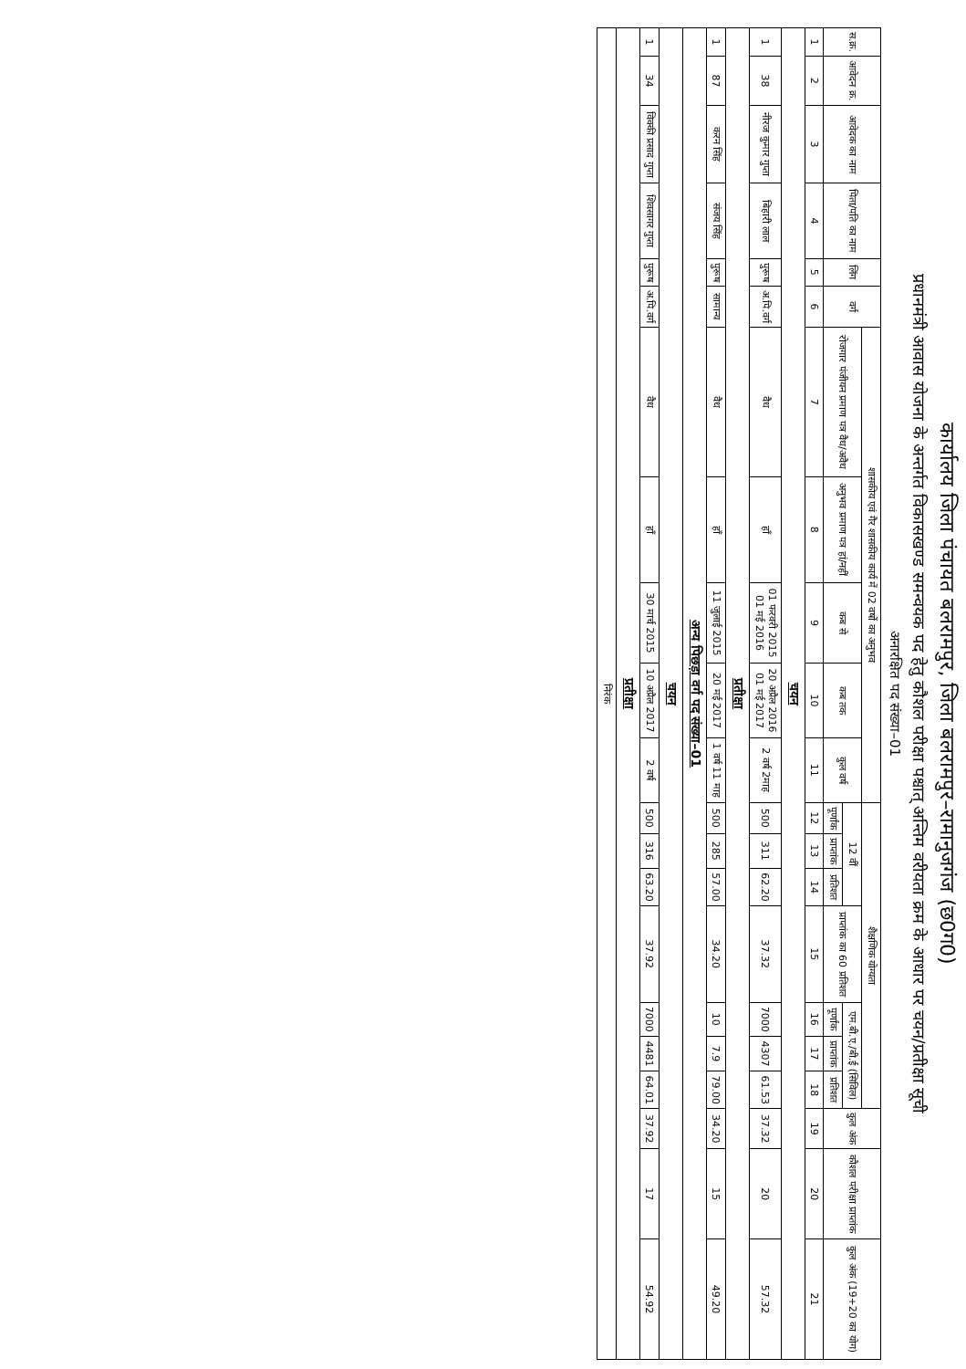कार्यालय जिला पंचायत बलरामपुर, जिला बलरामपुर–रामानुजगंज (छ0ग0)
प्रधानमंत्री आवास योजना के अन्तर्गत विकासखण्ड समन्वयक पद हेतु कौशल परीक्षा पश्चात् अन्तिम वरीयता क्रम के आधार पर चयन/प्रतीक्षा सूची
अनारक्षित पद संख्या–01
| स.क्र. | आवेदन क्र. | आवेदक का नाम | पिता/पति का नाम | लिंग | वर्ग | शासकीय एवं गैर शासकीय कार्य में 02 वर्षो का अनुभव | | | | | शैक्षणिक योग्यता | | | | | | | कुल अंक | कौशल परीक्षा प्राप्तांक | कुल अंक (19+20 का योग) |
| --- | --- | --- | --- | --- | --- | --- | --- | --- | --- | --- | --- | --- | --- | --- | --- | --- | --- | --- | --- | --- |
| | | | | | | रोजगार पंजीयन प्रमाण पत्र वैध/अवैध | अनुभव प्रमाण पत्र हां/नहीं | कब से | कब तक | कुल वर्ष | 12 वीं | | | प्राप्तांक का 60 प्रतिशत | एम.बी.ए./बी.ई (सिविल) | | | | | |
| | | | | | | | | | | | पूर्णांक | प्राप्तांक | प्रतिशत | | पूर्णांक | प्राप्तांक | प्रतिशत | | | |
| 1 | 2 | 3 | 4 | 5 | 6 | 7 | 8 | 9 | 10 | 11 | 12 | 13 | 14 | 15 | 16 | 17 | 18 | 19 | 20 | 21 |
| चयन | | | | | | | | | | | | | | | | | | | | |
| 1 | 38 | नीरज कुमार गुप्ता | बिहारी लाल | पुरूष | अ.पि.वर्ग | वैध | हाँ | 01 फरवरी 2015 01 मई 2016 | 20 अप्रैल 2016 01 मई 2017 | 2 वर्ष 2माह | 500 | 311 | 62.20 | 37.32 | 7000 | 4307 | 61.53 | 37.32 | 20 | 57.32 |
| प्रतीक्षा | | | | | | | | | | | | | | | | | | | | |
| 1 | 87 | करन सिंह | संजय सिंह | पुरूष | सामान्य | वैध | हाँ | 11 जुलाई 2015 | 20 मई 2017 | 1 वर्ष 11 माह | 500 | 285 | 57.00 | 34.20 | 10 | 7.9 | 79.00 | 34.20 | 15 | 49.20 |
| अन्य पिछड़ा वर्ग पद संख्या–01 | | | | | | | | | | | | | | | | | | | | |
| चयन | | | | | | | | | | | | | | | | | | | | |
| 1 | 34 | विक्की प्रसाद गुप्ता | शिवसागर गुप्ता | पुरूष | अ.पि.वर्ग | वैध | हाँ | 30 मार्च 2015 | 10 अप्रैल 2017 | 2 वर्ष | 500 | 316 | 63.20 | 37.92 | 7000 | 4481 | 64.01 | 37.92 | 17 | 54.92 |
| प्रतीक्षा | | | | | | | | | | | | | | | | | | | | |
| निरंक | | | | | | | | | | | | | | | | | | | | |